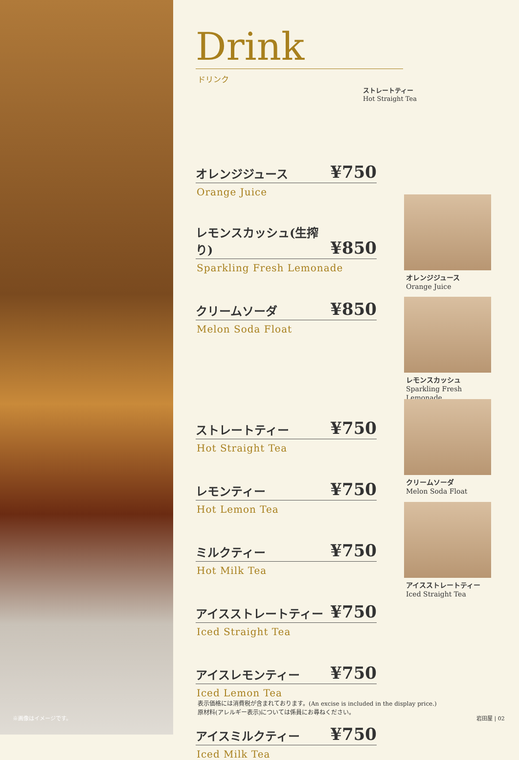※画像はイメージです。
Drink
ドリンク
オレンジジュース ¥750
Orange Juice
レモンスカッシュ(生搾り) ¥850
Sparkling Fresh Lemonade
クリームソーダ ¥850
Melon Soda Float
ストレートティー ¥750
Hot Straight Tea
レモンティー ¥750
Hot Lemon Tea
ミルクティー ¥750
Hot Milk Tea
アイスストレートティー ¥750
Iced Straight Tea
アイスレモンティー ¥750
Iced Lemon Tea
アイスミルクティー ¥750
Iced Milk Tea
ストレートティー
Hot Straight Tea
オレンジジュース
Orange Juice
レモンスカッシュ
Sparkling Fresh Lemonade
クリームソーダ
Melon Soda Float
アイスストレートティー
Iced Straight Tea
表示価格には消費税が含まれております。(An excise is included in the display price.)
原材料(アレルギー表示)については係員にお尋ねください。
岩田屋 | 02